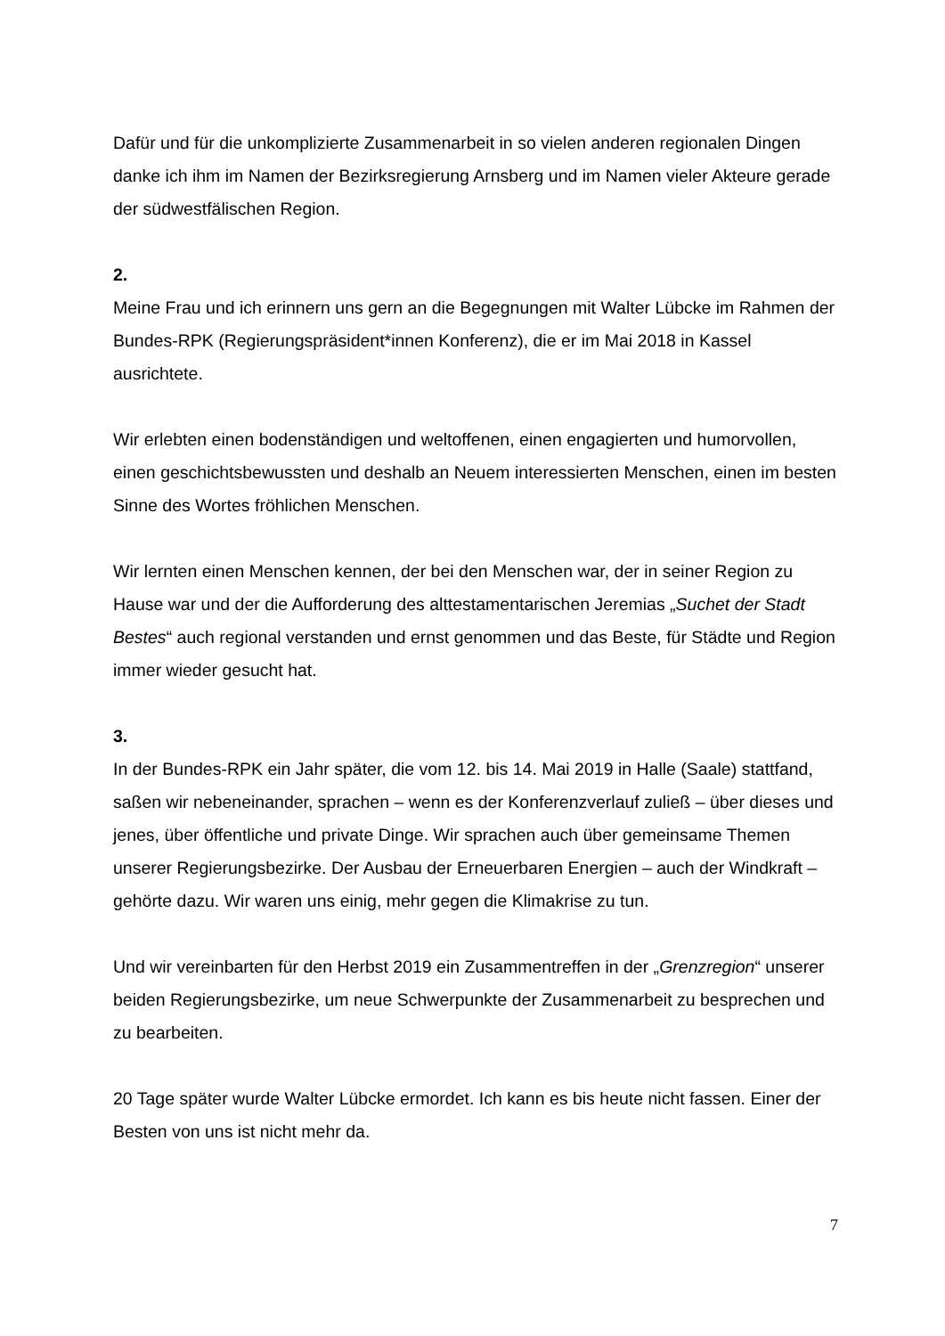Dafür und für die unkomplizierte Zusammenarbeit in so vielen anderen regionalen Dingen danke ich ihm im Namen der Bezirksregierung Arnsberg und im Namen vieler Akteure gerade der südwestfälischen Region.
2.
Meine Frau und ich erinnern uns gern an die Begegnungen mit Walter Lübcke im Rahmen der Bundes-RPK (Regierungspräsident*innen Konferenz), die er im Mai 2018 in Kassel ausrichtete.
Wir erlebten einen bodenständigen und weltoffenen, einen engagierten und humorvollen, einen geschichtsbewussten und deshalb an Neuem interessierten Menschen, einen im besten Sinne des Wortes fröhlichen Menschen.
Wir lernten einen Menschen kennen, der bei den Menschen war, der in seiner Region zu Hause war und der die Aufforderung des alttestamentarischen Jeremias „Suchet der Stadt Bestes“ auch regional verstanden und ernst genommen und das Beste, für Städte und Region immer wieder gesucht hat.
3.
In der Bundes-RPK ein Jahr später, die vom 12. bis 14. Mai 2019 in Halle (Saale) stattfand, saßen wir nebeneinander, sprachen – wenn es der Konferenzverlauf zuließ – über dieses und jenes, über öffentliche und private Dinge. Wir sprachen auch über gemeinsame Themen unserer Regierungsbezirke. Der Ausbau der Erneuerbaren Energien – auch der Windkraft – gehörte dazu. Wir waren uns einig, mehr gegen die Klimakrise zu tun.
Und wir vereinbarten für den Herbst 2019 ein Zusammentreffen in der „Grenzregion“ unserer beiden Regierungsbezirke, um neue Schwerpunkte der Zusammenarbeit zu besprechen und zu bearbeiten.
20 Tage später wurde Walter Lübcke ermordet. Ich kann es bis heute nicht fassen. Einer der Besten von uns ist nicht mehr da.
7